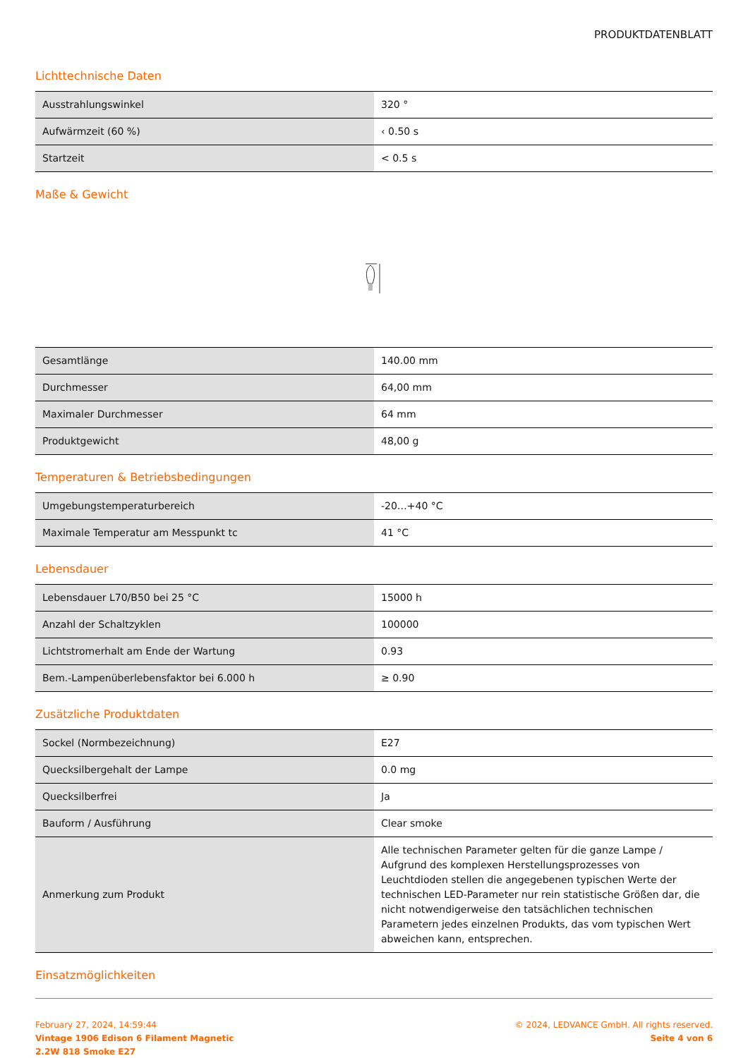PRODUKTDATENBLATT
Lichttechnische Daten
| Ausstrahlungswinkel | 320 ° |
| Aufwärmzeit (60 %) | ‹ 0.50 s |
| Startzeit | < 0.5 s |
Maße & Gewicht
| Gesamtlänge | 140.00 mm |
| Durchmesser | 64,00 mm |
| Maximaler Durchmesser | 64 mm |
| Produktgewicht | 48,00 g |
Temperaturen & Betriebsbedingungen
| Umgebungstemperaturbereich | -20…+40 °C |
| Maximale Temperatur am Messpunkt tc | 41 °C |
Lebensdauer
| Lebensdauer L70/B50 bei 25 °C | 15000 h |
| Anzahl der Schaltzyklen | 100000 |
| Lichtstromerhalt am Ende der Wartung | 0.93 |
| Bem.-Lampenüberlebensfaktor bei 6.000 h | ≥ 0.90 |
Zusätzliche Produktdaten
| Sockel (Normbezeichnung) | E27 |
| Quecksilbergehalt der Lampe | 0.0 mg |
| Quecksilberfrei | Ja |
| Bauform / Ausführung | Clear smoke |
| Anmerkung zum Produkt | Alle technischen Parameter gelten für die ganze Lampe / Aufgrund des komplexen Herstellungsprozesses von Leuchtdioden stellen die angegebenen typischen Werte der technischen LED-Parameter nur rein statistische Größen dar, die nicht notwendigerweise den tatsächlichen technischen Parametern jedes einzelnen Produkts, das vom typischen Wert abweichen kann, entsprechen. |
Einsatzmöglichkeiten
February 27, 2024, 14:59:44
Vintage 1906 Edison 6 Filament Magnetic
2.2W 818 Smoke E27
© 2024, LEDVANCE GmbH. All rights reserved.
Seite 4 von 6